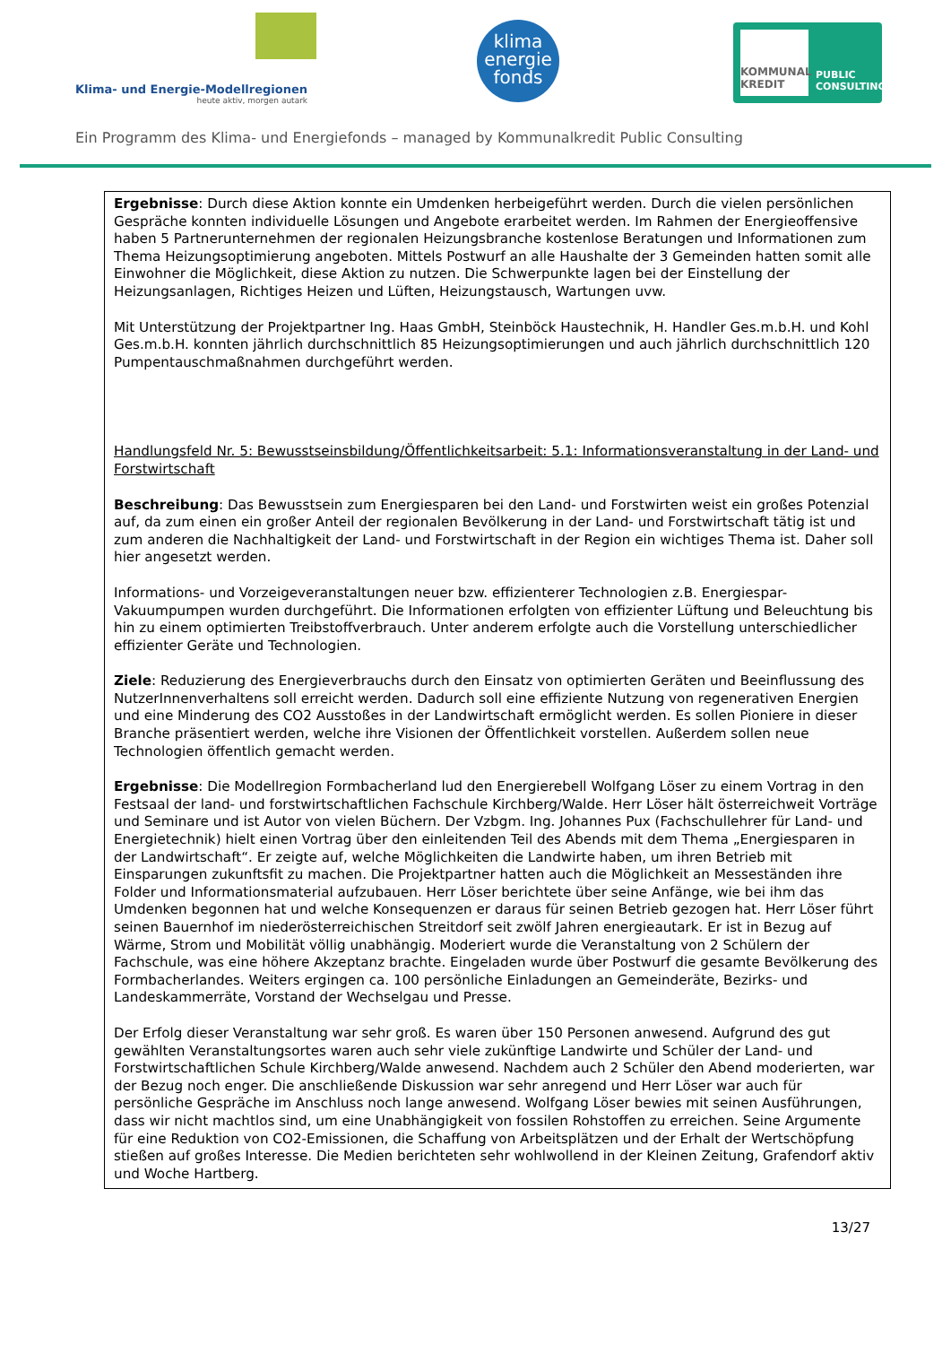Klima- und Energie-Modellregionen
heute aktiv, morgen autark
klima
energie
fonds
KOMMUNAL KREDIT
PUBLIC
CONSULTING
Ein Programm des Klima- und Energiefonds – managed by Kommunalkredit Public Consulting
Ergebnisse: Durch diese Aktion konnte ein Umdenken herbeigeführt werden. Durch die vielen persönlichen Gespräche konnten individuelle Lösungen und Angebote erarbeitet werden. Im Rahmen der Energieoffensive haben 5 Partnerunternehmen der regionalen Heizungsbranche kostenlose Beratungen und Informationen zum Thema Heizungsoptimierung angeboten. Mittels Postwurf an alle Haushalte der 3 Gemeinden hatten somit alle Einwohner die Möglichkeit, diese Aktion zu nutzen. Die Schwerpunkte lagen bei der Einstellung der Heizungsanlagen, Richtiges Heizen und Lüften, Heizungstausch, Wartungen uvw.
Mit Unterstützung der Projektpartner Ing. Haas GmbH, Steinböck Haustechnik, H. Handler Ges.m.b.H. und Kohl Ges.m.b.H. konnten jährlich durchschnittlich 85 Heizungsoptimierungen und auch jährlich durchschnittlich 120 Pumpentauschmaßnahmen durchgeführt werden.
Handlungsfeld Nr. 5: Bewusstseinsbildung/Öffentlichkeitsarbeit: 5.1: Informationsveranstaltung in der Land- und Forstwirtschaft
Beschreibung: Das Bewusstsein zum Energiesparen bei den Land- und Forstwirten weist ein großes Potenzial auf, da zum einen ein großer Anteil der regionalen Bevölkerung in der Land- und Forstwirtschaft tätig ist und zum anderen die Nachhaltigkeit der Land- und Forstwirtschaft in der Region ein wichtiges Thema ist. Daher soll hier angesetzt werden.
Informations- und Vorzeigeveranstaltungen neuer bzw. effizienterer Technologien z.B. Energiespar-Vakuumpumpen wurden durchgeführt. Die Informationen erfolgten von effizienter Lüftung und Beleuchtung bis hin zu einem optimierten Treibstoffverbrauch. Unter anderem erfolgte auch die Vorstellung unterschiedlicher effizienter Geräte und Technologien.
Ziele: Reduzierung des Energieverbrauchs durch den Einsatz von optimierten Geräten und Beeinflussung des NutzerInnenverhaltens soll erreicht werden. Dadurch soll eine effiziente Nutzung von regenerativen Energien und eine Minderung des CO2 Ausstoßes in der Landwirtschaft ermöglicht werden. Es sollen Pioniere in dieser Branche präsentiert werden, welche ihre Visionen der Öffentlichkeit vorstellen. Außerdem sollen neue Technologien öffentlich gemacht werden.
Ergebnisse: Die Modellregion Formbacherland lud den Energierebell Wolfgang Löser zu einem Vortrag in den Festsaal der land- und forstwirtschaftlichen Fachschule Kirchberg/Walde. Herr Löser hält österreichweit Vorträge und Seminare und ist Autor von vielen Büchern. Der Vzbgm. Ing. Johannes Pux (Fachschullehrer für Land- und Energietechnik) hielt einen Vortrag über den einleitenden Teil des Abends mit dem Thema „Energiesparen in der Landwirtschaft“. Er zeigte auf, welche Möglichkeiten die Landwirte haben, um ihren Betrieb mit Einsparungen zukunftsfit zu machen. Die Projektpartner hatten auch die Möglichkeit an Messeständen ihre Folder und Informationsmaterial aufzubauen. Herr Löser berichtete über seine Anfänge, wie bei ihm das Umdenken begonnen hat und welche Konsequenzen er daraus für seinen Betrieb gezogen hat. Herr Löser führt seinen Bauernhof im niederösterreichischen Streitdorf seit zwölf Jahren energieautark. Er ist in Bezug auf Wärme, Strom und Mobilität völlig unabhängig. Moderiert wurde die Veranstaltung von 2 Schülern der Fachschule, was eine höhere Akzeptanz brachte. Eingeladen wurde über Postwurf die gesamte Bevölkerung des Formbacherlandes. Weiters ergingen ca. 100 persönliche Einladungen an Gemeinderäte, Bezirks- und Landeskammerräte, Vorstand der Wechselgau und Presse.
Der Erfolg dieser Veranstaltung war sehr groß. Es waren über 150 Personen anwesend. Aufgrund des gut gewählten Veranstaltungsortes waren auch sehr viele zukünftige Landwirte und Schüler der Land- und Forstwirtschaftlichen Schule Kirchberg/Walde anwesend. Nachdem auch 2 Schüler den Abend moderierten, war der Bezug noch enger. Die anschließende Diskussion war sehr anregend und Herr Löser war auch für persönliche Gespräche im Anschluss noch lange anwesend. Wolfgang Löser bewies mit seinen Ausführungen, dass wir nicht machtlos sind, um eine Unabhängigkeit von fossilen Rohstoffen zu erreichen. Seine Argumente für eine Reduktion von CO2-Emissionen, die Schaffung von Arbeitsplätzen und der Erhalt der Wertschöpfung stießen auf großes Interesse. Die Medien berichteten sehr wohlwollend in der Kleinen Zeitung, Grafendorf aktiv und Woche Hartberg.
13/27